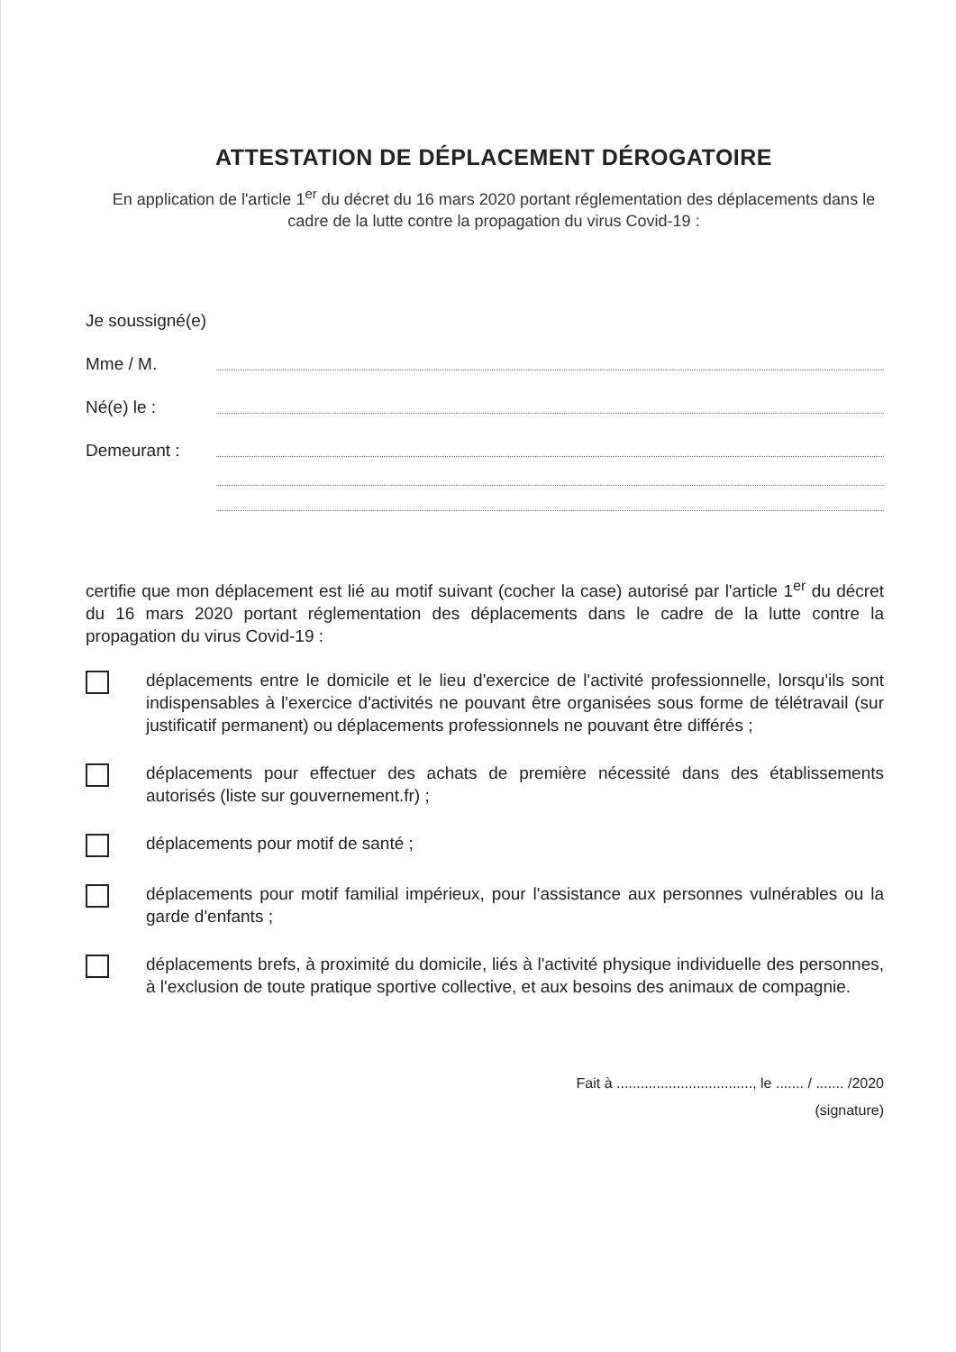ATTESTATION DE DÉPLACEMENT DÉROGATOIRE
En application de l'article 1<sup>er</sup> du décret du 16 mars 2020 portant réglementation des déplacements dans le cadre de la lutte contre la propagation du virus Covid-19 :
Je soussigné(e)
Mme / M.
Né(e) le :
Demeurant :
certifie que mon déplacement est lié au motif suivant (cocher la case) autorisé par l'article 1<sup>er</sup> du décret du 16 mars 2020 portant réglementation des déplacements dans le cadre de la lutte contre la propagation du virus Covid-19 :
déplacements entre le domicile et le lieu d'exercice de l'activité professionnelle, lorsqu'ils sont indispensables à l'exercice d'activités ne pouvant être organisées sous forme de télétravail (sur justificatif permanent) ou déplacements professionnels ne pouvant être différés ;
déplacements pour effectuer des achats de première nécessité dans des établissements autorisés (liste sur gouvernement.fr) ;
déplacements pour motif de santé ;
déplacements pour motif familial impérieux, pour l'assistance aux personnes vulnérables ou la garde d'enfants ;
déplacements brefs, à proximité du domicile, liés à l'activité physique individuelle des personnes, à l'exclusion de toute pratique sportive collective, et aux besoins des animaux de compagnie.
Fait à .................................., le ....... / ....... /2020
(signature)